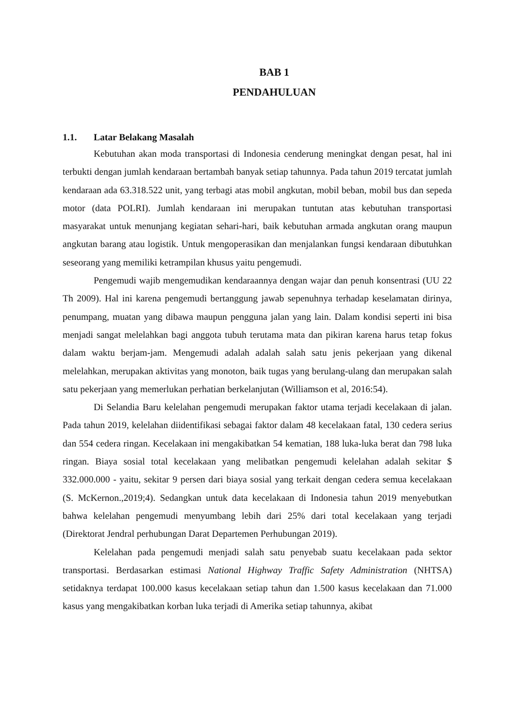BAB 1
PENDAHULUAN
1.1. Latar Belakang Masalah
Kebutuhan akan moda transportasi di Indonesia cenderung meningkat dengan pesat, hal ini terbukti dengan jumlah kendaraan bertambah banyak setiap tahunnya. Pada tahun 2019 tercatat jumlah kendaraan ada 63.318.522 unit, yang terbagi atas mobil angkutan, mobil beban, mobil bus dan sepeda motor (data POLRI). Jumlah kendaraan ini merupakan tuntutan atas kebutuhan transportasi masyarakat untuk menunjang kegiatan sehari-hari, baik kebutuhan armada angkutan orang maupun angkutan barang atau logistik. Untuk mengoperasikan dan menjalankan fungsi kendaraan dibutuhkan seseorang yang memiliki ketrampilan khusus yaitu pengemudi.
Pengemudi wajib mengemudikan kendaraannya dengan wajar dan penuh konsentrasi (UU 22 Th 2009). Hal ini karena pengemudi bertanggung jawab sepenuhnya terhadap keselamatan dirinya, penumpang, muatan yang dibawa maupun pengguna jalan yang lain. Dalam kondisi seperti ini bisa menjadi sangat melelahkan bagi anggota tubuh terutama mata dan pikiran karena harus tetap fokus dalam waktu berjam-jam. Mengemudi adalah adalah salah satu jenis pekerjaan yang dikenal melelahkan, merupakan aktivitas yang monoton, baik tugas yang berulang-ulang dan merupakan salah satu pekerjaan yang memerlukan perhatian berkelanjutan (Williamson et al, 2016:54).
Di Selandia Baru kelelahan pengemudi merupakan faktor utama terjadi kecelakaan di jalan. Pada tahun 2019, kelelahan diidentifikasi sebagai faktor dalam 48 kecelakaan fatal, 130 cedera serius dan 554 cedera ringan. Kecelakaan ini mengakibatkan 54 kematian, 188 luka-luka berat dan 798 luka ringan. Biaya sosial total kecelakaan yang melibatkan pengemudi kelelahan adalah sekitar $ 332.000.000 - yaitu, sekitar 9 persen dari biaya sosial yang terkait dengan cedera semua kecelakaan (S. McKernon.,2019;4). Sedangkan untuk data kecelakaan di Indonesia tahun 2019 menyebutkan bahwa kelelahan pengemudi menyumbang lebih dari 25% dari total kecelakaan yang terjadi (Direktorat Jendral perhubungan Darat Departemen Perhubungan 2019).
Kelelahan pada pengemudi menjadi salah satu penyebab suatu kecelakaan pada sektor transportasi. Berdasarkan estimasi National Highway Traffic Safety Administration (NHTSA) setidaknya terdapat 100.000 kasus kecelakaan setiap tahun dan 1.500 kasus kecelakaan dan 71.000 kasus yang mengakibatkan korban luka terjadi di Amerika setiap tahunnya, akibat